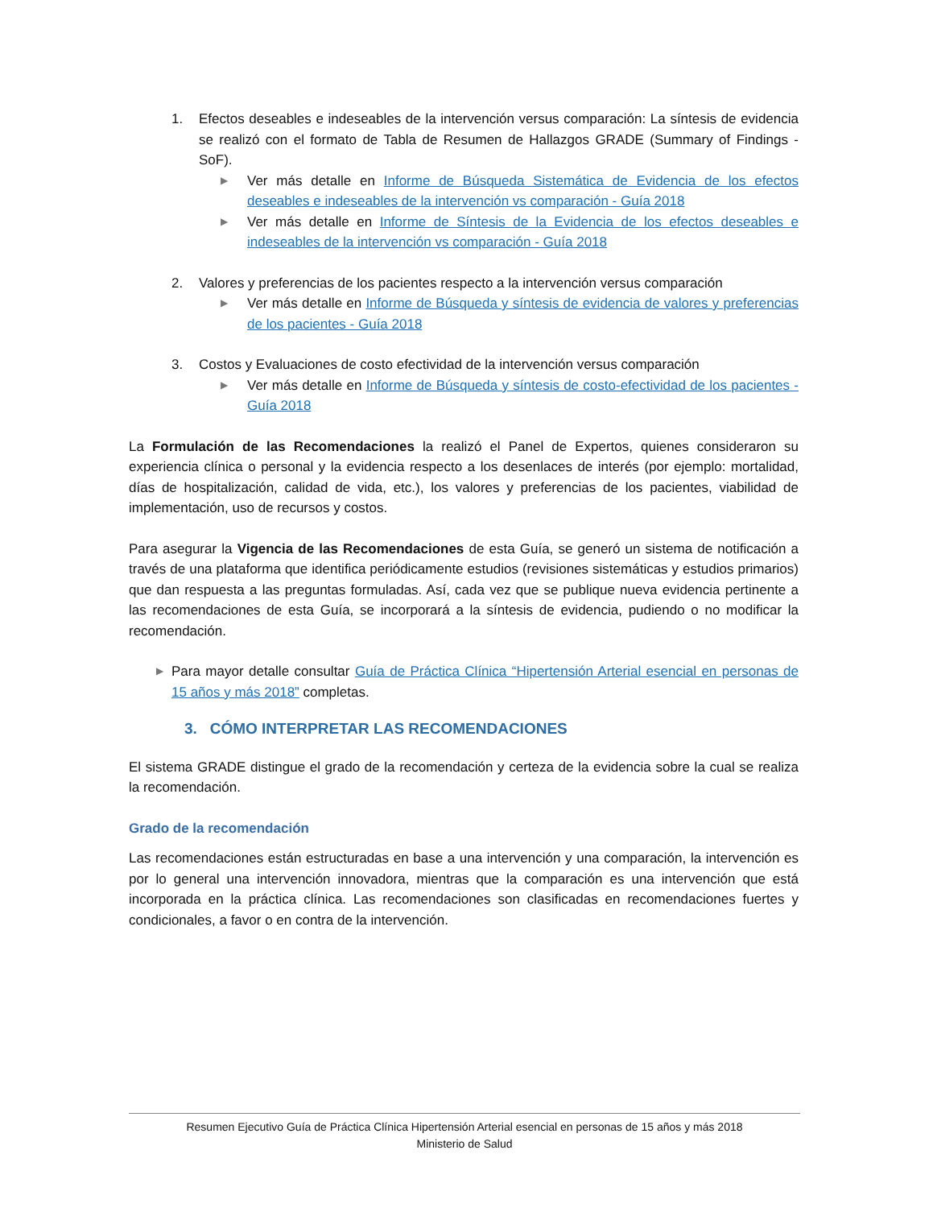1. Efectos deseables e indeseables de la intervención versus comparación: La síntesis de evidencia se realizó con el formato de Tabla de Resumen de Hallazgos GRADE (Summary of Findings - SoF).
▶ Ver más detalle en Informe de Búsqueda Sistemática de Evidencia de los efectos deseables e indeseables de la intervención vs comparación - Guía 2018
▶ Ver más detalle en Informe de Síntesis de la Evidencia de los efectos deseables e indeseables de la intervención vs comparación - Guía 2018
2. Valores y preferencias de los pacientes respecto a la intervención versus comparación
▶ Ver más detalle en Informe de Búsqueda y síntesis de evidencia de valores y preferencias de los pacientes - Guía 2018
3. Costos y Evaluaciones de costo efectividad de la intervención versus comparación
▶ Ver más detalle en Informe de Búsqueda y síntesis de costo-efectividad de los pacientes - Guía 2018
La Formulación de las Recomendaciones la realizó el Panel de Expertos, quienes consideraron su experiencia clínica o personal y la evidencia respecto a los desenlaces de interés (por ejemplo: mortalidad, días de hospitalización, calidad de vida, etc.), los valores y preferencias de los pacientes, viabilidad de implementación, uso de recursos y costos.
Para asegurar la Vigencia de las Recomendaciones de esta Guía, se generó un sistema de notificación a través de una plataforma que identifica periódicamente estudios (revisiones sistemáticas y estudios primarios) que dan respuesta a las preguntas formuladas. Así, cada vez que se publique nueva evidencia pertinente a las recomendaciones de esta Guía, se incorporará a la síntesis de evidencia, pudiendo o no modificar la recomendación.
▶ Para mayor detalle consultar Guía de Práctica Clínica “Hipertensión Arterial esencial en personas de 15 años y más 2018” completas.
3. CÓMO INTERPRETAR LAS RECOMENDACIONES
El sistema GRADE distingue el grado de la recomendación y certeza de la evidencia sobre la cual se realiza la recomendación.
Grado de la recomendación
Las recomendaciones están estructuradas en base a una intervención y una comparación, la intervención es por lo general una intervención innovadora, mientras que la comparación es una intervención que está incorporada en la práctica clínica. Las recomendaciones son clasificadas en recomendaciones fuertes y condicionales, a favor o en contra de la intervención.
Resumen Ejecutivo Guía de Práctica Clínica Hipertensión Arterial esencial en personas de 15 años y más 2018
Ministerio de Salud